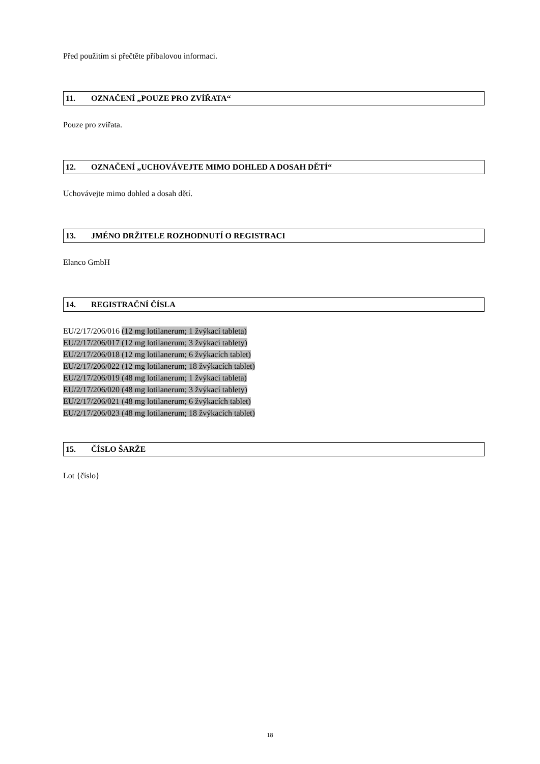Před použitím si přečtěte příbalovou informaci.
11. OZNAČENÍ „POUZE PRO ZVÍŘATA“
Pouze pro zvířata.
12. OZNAČENÍ „UCHOVÁVEJTE MIMO DOHLED A DOSAH DĚTÍ“
Uchovávejte mimo dohled a dosah dětí.
13. JMÉNO DRŽITELE ROZHODNUTÍ O REGISTRACI
Elanco GmbH
14. REGISTRAČNÍ ČÍSLA
EU/2/17/206/016 (12 mg lotilanerum; 1 žvýkací tableta)
EU/2/17/206/017 (12 mg lotilanerum; 3 žvýkací tablety)
EU/2/17/206/018 (12 mg lotilanerum; 6 žvýkacích tablet)
EU/2/17/206/022 (12 mg lotilanerum; 18 žvýkacích tablet)
EU/2/17/206/019 (48 mg lotilanerum; 1 žvýkací tableta)
EU/2/17/206/020 (48 mg lotilanerum; 3 žvýkací tablety)
EU/2/17/206/021 (48 mg lotilanerum; 6 žvýkacích tablet)
EU/2/17/206/023 (48 mg lotilanerum; 18 žvýkacích tablet)
15. ČÍSLO ŠARŽE
Lot {číslo}
18